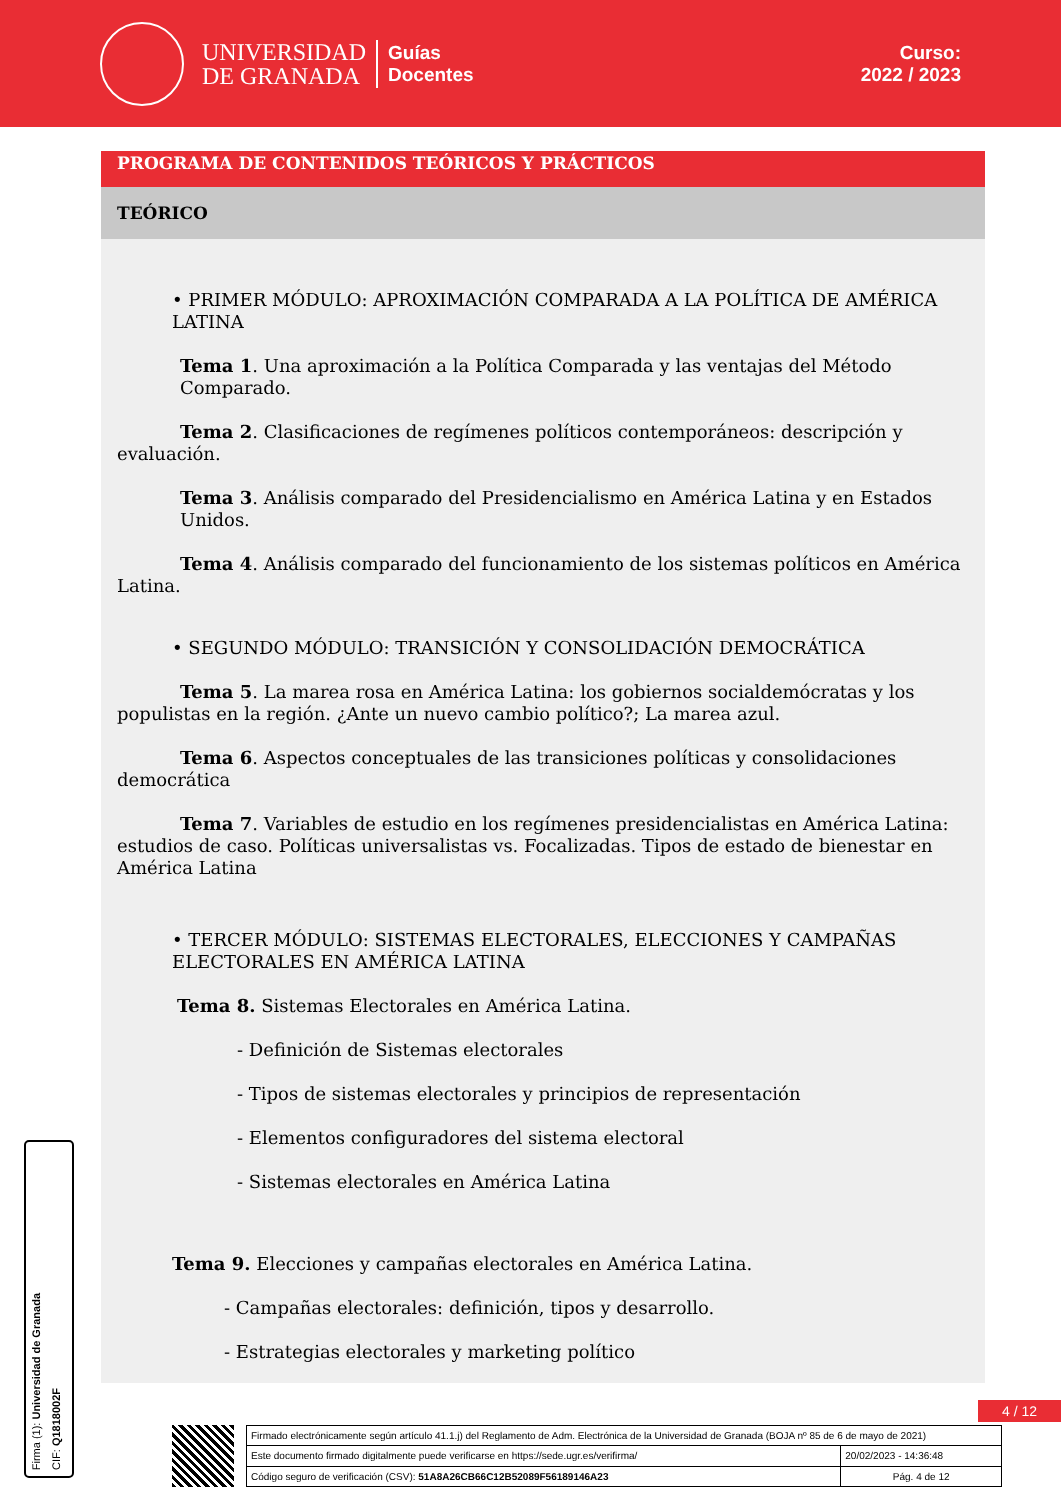UNIVERSIDAD
DE GRANADA
Guías
Docentes
Curso:
2022 / 2023
PROGRAMA DE CONTENIDOS TEÓRICOS Y PRÁCTICOS
TEÓRICO
• PRIMER MÓDULO: APROXIMACIÓN COMPARADA A LA POLÍTICA DE AMÉRICA LATINA
Tema 1. Una aproximación a la Política Comparada y las ventajas del Método Comparado.
Tema 2. Clasificaciones de regímenes políticos contemporáneos: descripción y
evaluación.
Tema 3. Análisis comparado del Presidencialismo en América Latina y en Estados Unidos.
Tema 4. Análisis comparado del funcionamiento de los sistemas políticos en América
Latina.
• SEGUNDO MÓDULO: TRANSICIÓN Y CONSOLIDACIÓN DEMOCRÁTICA
Tema 5. La marea rosa en América Latina: los gobiernos socialdemócratas y los populistas en la región. ¿Ante un nuevo cambio político?; La marea azul.
Tema 6. Aspectos conceptuales de las transiciones políticas y consolidaciones
democrática
Tema 7. Variables de estudio en los regímenes presidencialistas en América Latina: estudios de caso. Políticas universalistas vs. Focalizadas. Tipos de estado de bienestar en América Latina
• TERCER MÓDULO: SISTEMAS ELECTORALES, ELECCIONES Y CAMPAÑAS ELECTORALES EN AMÉRICA LATINA
Tema 8. Sistemas Electorales en América Latina.
- Definición de Sistemas electorales
- Tipos de sistemas electorales y principios de representación
- Elementos configuradores del sistema electoral
- Sistemas electorales en América Latina
Tema 9. Elecciones y campañas electorales en América Latina.
- Campañas electorales: definición, tipos y desarrollo.
- Estrategias electorales y marketing político
Firma (1): Universidad de Granada
CIF: Q1818002F
4 / 12
| Firmado electrónicamente según artículo 41.1.j) del Reglamento de Adm. Electrónica de la Universidad de Granada (BOJA nº 85 de 6 de mayo de 2021) | |
| Este documento firmado digitalmente puede verificarse en https://sede.ugr.es/verifirma/ | 20/02/2023 - 14:36:48 |
| Código seguro de verificación (CSV): 51A8A26CB66C12B52089F56189146A23 | Pág. 4 de 12 |